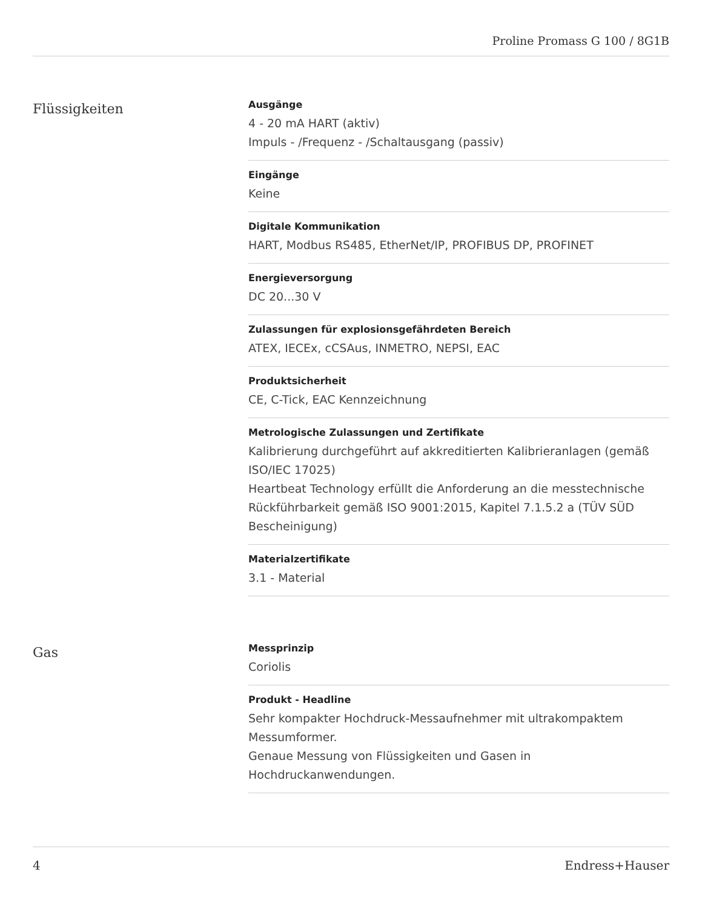Proline Promass G 100 / 8G1B
Flüssigkeiten
Ausgänge
4 - 20 mA HART (aktiv)
Impuls - /Frequenz - /Schaltausgang (passiv)
Eingänge
Keine
Digitale Kommunikation
HART, Modbus RS485, EtherNet/IP, PROFIBUS DP, PROFINET
Energieversorgung
DC 20...30 V
Zulassungen für explosionsgefährdeten Bereich
ATEX, IECEx, cCSAus, INMETRO, NEPSI, EAC
Produktsicherheit
CE, C-Tick, EAC Kennzeichnung
Metrologische Zulassungen und Zertifikate
Kalibrierung durchgeführt auf akkreditierten Kalibrieranlagen (gemäß ISO/IEC 17025)
Heartbeat Technology erfüllt die Anforderung an die messtechnische Rückführbarkeit gemäß ISO 9001:2015, Kapitel 7.1.5.2 a (TÜV SÜD Bescheinigung)
Materialzertifikate
3.1 - Material
Gas
Messprinzip
Coriolis
Produkt - Headline
Sehr kompakter Hochdruck-Messaufnehmer mit ultrakompaktem Messumformer.
Genaue Messung von Flüssigkeiten und Gasen in Hochdruckanwendungen.
4 Endress+Hauser